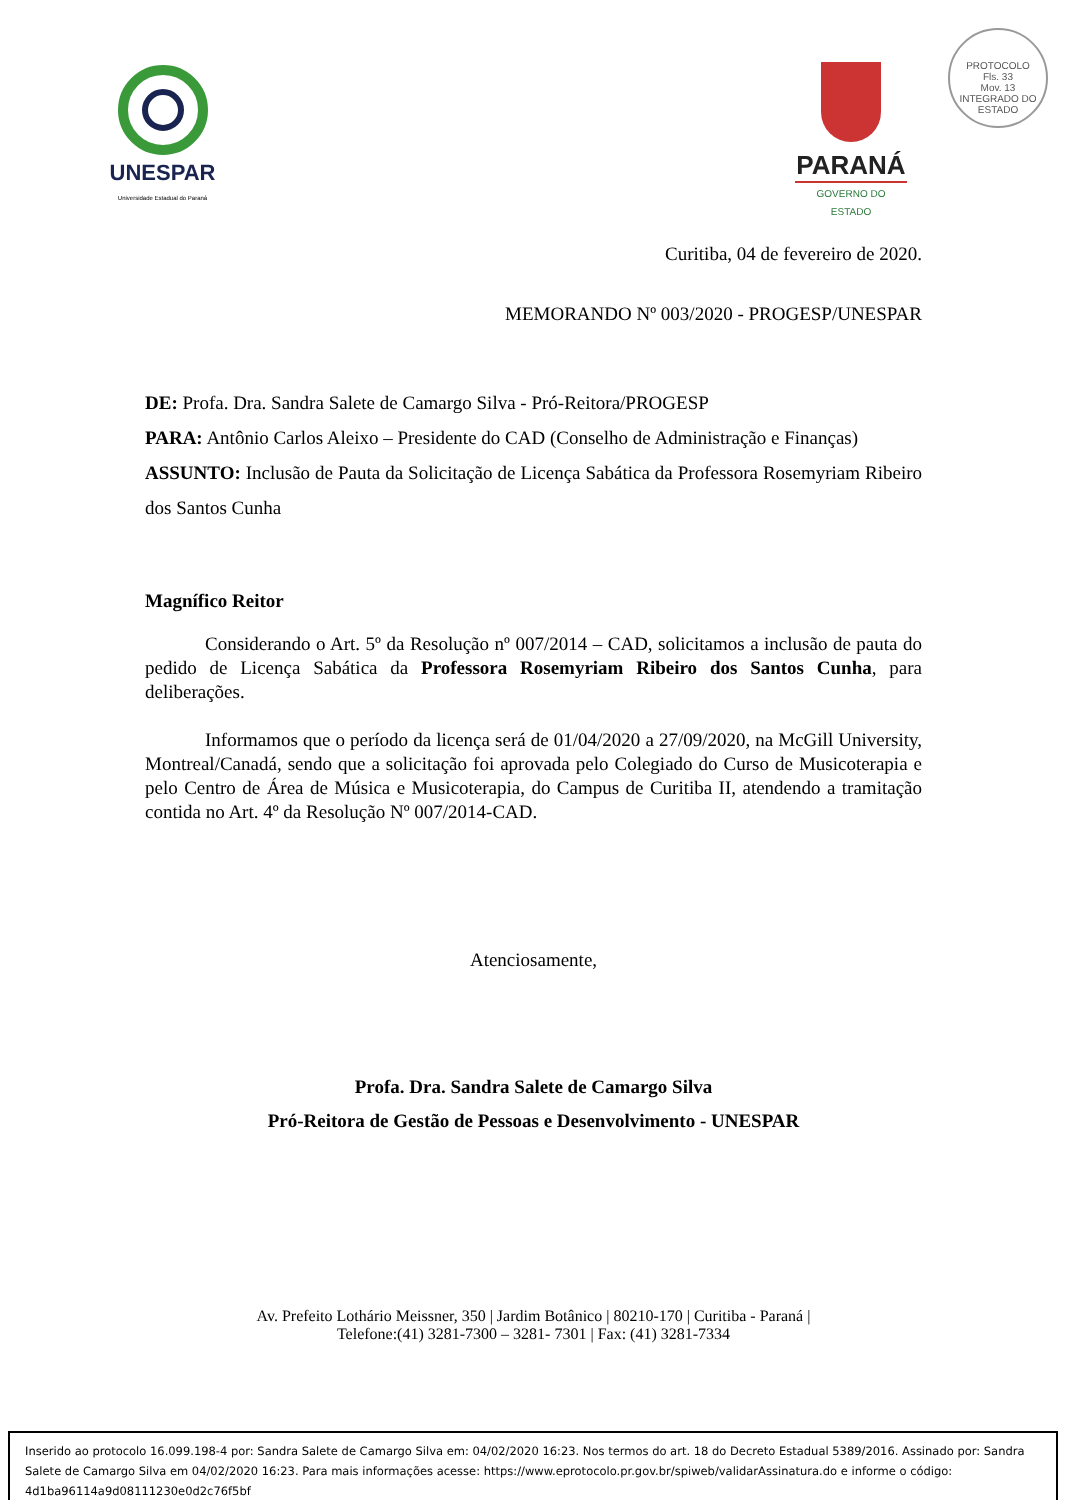UNESPAR
Universidade Estadual do Paraná
PARANÁ
GOVERNO DO ESTADO
PROTOCOLO
Fls. 33
Mov. 13
INTEGRADO DO ESTADO
Curitiba, 04 de fevereiro de 2020.
MEMORANDO Nº 003/2020 - PROGESP/UNESPAR
DE: Profa. Dra. Sandra Salete de Camargo Silva - Pró-Reitora/PROGESP
PARA: Antônio Carlos Aleixo – Presidente do CAD (Conselho de Administração e Finanças)
ASSUNTO: Inclusão de Pauta da Solicitação de Licença Sabática da Professora Rosemyriam Ribeiro dos Santos Cunha
Magnífico Reitor
Considerando o Art. 5º da Resolução nº 007/2014 – CAD, solicitamos a inclusão de pauta do pedido de Licença Sabática da Professora Rosemyriam Ribeiro dos Santos Cunha, para deliberações.
Informamos que o período da licença será de 01/04/2020 a 27/09/2020, na McGill University, Montreal/Canadá, sendo que a solicitação foi aprovada pelo Colegiado do Curso de Musicoterapia e pelo Centro de Área de Música e Musicoterapia, do Campus de Curitiba II, atendendo a tramitação contida no Art. 4º da Resolução Nº 007/2014-CAD.
Atenciosamente,
Profa. Dra. Sandra Salete de Camargo Silva
Pró-Reitora de Gestão de Pessoas e Desenvolvimento - UNESPAR
Av. Prefeito Lothário Meissner, 350 | Jardim Botânico | 80210-170 | Curitiba - Paraná |
Telefone:(41) 3281-7300 – 3281- 7301 | Fax: (41) 3281-7334
Inserido ao protocolo 16.099.198-4 por: Sandra Salete de Camargo Silva em: 04/02/2020 16:23. Nos termos do art. 18 do Decreto Estadual 5389/2016. Assinado por: Sandra Salete de Camargo Silva em 04/02/2020 16:23. Para mais informações acesse: https://www.eprotocolo.pr.gov.br/spiweb/validarAssinatura.do e informe o código: 4d1ba96114a9d08111230e0d2c76f5bf